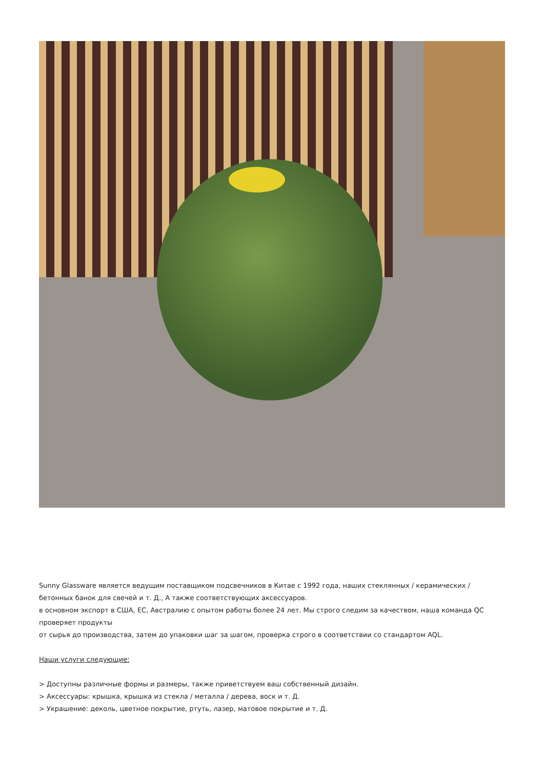Sunny Glassware является ведущим поставщиком подсвечников в Китае с 1992 года, наших стеклянных / керамических / бетонных банок для свечей и т. Д., А также соответствующих аксессуаров.
в основном экспорт в США, ЕС, Австралию с опытом работы более 24 лет. Мы строго следим за качеством, наша команда QC проверяет продукты
от сырья до производства, затем до упаковки шаг за шагом, проверка строго в соответствии со стандартом AQL.
Наши услуги следующие:
> Доступны различные формы и размеры, также приветствуем ваш собственный дизайн.
> Аксессуары: крышка, крышка из стекла / металла / дерева, воск и т. Д.
> Украшение: деколь, цветное покрытие, ртуть, лазер, матовое покрытие и т. Д.